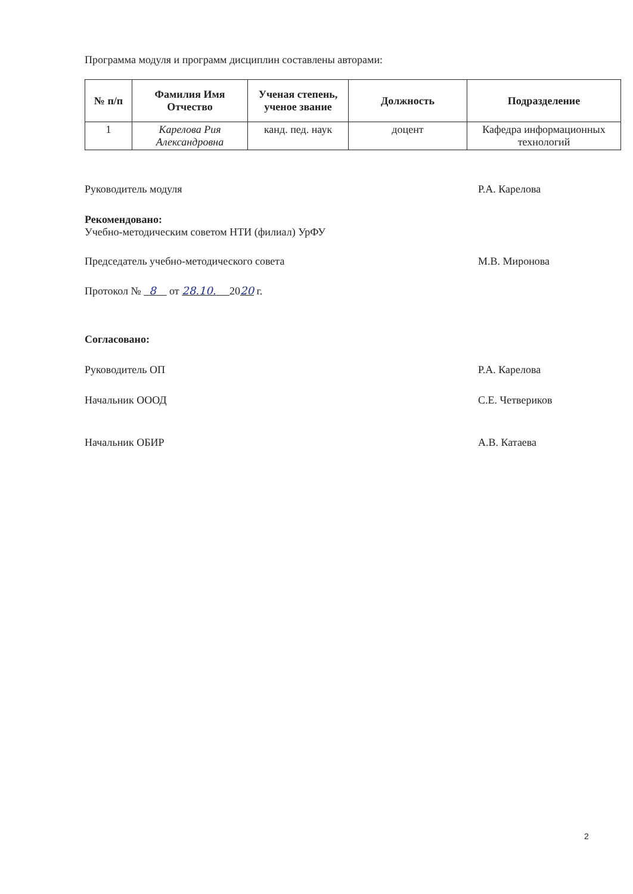Программа модуля и программ дисциплин составлены авторами:
| № п/п | Фамилия Имя Отчество | Ученая степень, ученое звание | Должность | Подразделение |
| --- | --- | --- | --- | --- |
| 1 | Карелова Рия Александровна | канд. пед. наук | доцент | Кафедра информационных технологий |
Руководитель модуля Р.А. Карелова
Рекомендовано:
Учебно-методическим советом НТИ (филиал) УрФУ
Председатель учебно-методического совета М.В. Миронова
Протокол № 8 от 28.10. 2020 г.
Согласовано:
Руководитель ОП Р.А. Карелова
Начальник ОООД С.Е. Четвериков
Начальник ОБИР А.В. Катаева
2